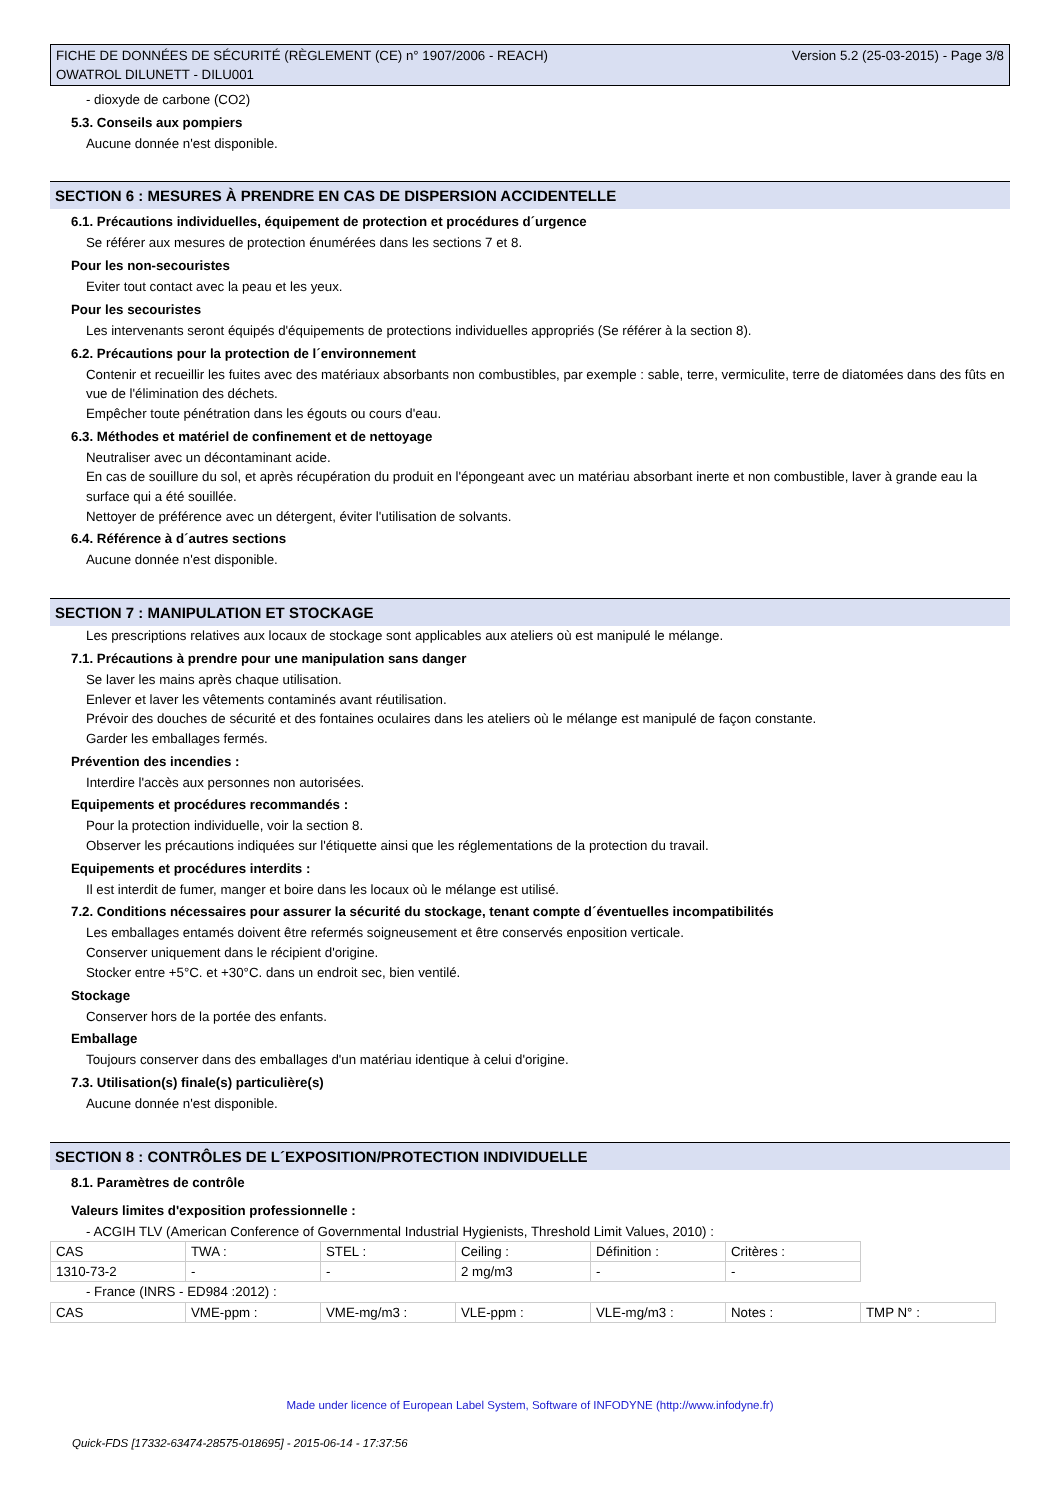FICHE DE DONNÉES DE SÉCURITÉ (RÈGLEMENT (CE) n° 1907/2006 - REACH)
OWATROL DILUNETT - DILU001
Version 5.2 (25-03-2015) - Page 3/8
- dioxyde de carbone (CO2)
5.3. Conseils aux pompiers
Aucune donnée n'est disponible.
SECTION 6 : MESURES À PRENDRE EN CAS DE DISPERSION ACCIDENTELLE
6.1. Précautions individuelles, équipement de protection et procédures d´urgence
Se référer aux mesures de protection énumérées dans les sections 7 et 8.
Pour les non-secouristes
Eviter tout contact avec la peau et les yeux.
Pour les secouristes
Les intervenants seront équipés d'équipements de protections individuelles appropriés (Se référer à la section 8).
6.2. Précautions pour la protection de l´environnement
Contenir et recueillir les fuites avec des matériaux absorbants non combustibles, par exemple : sable, terre, vermiculite, terre de diatomées dans des fûts en vue de l'élimination des déchets.
Empêcher toute pénétration dans les égouts ou cours d'eau.
6.3. Méthodes et matériel de confinement et de nettoyage
Neutraliser avec un décontaminant acide.
En cas de souillure du sol, et après récupération du produit en l'épongeant avec un matériau absorbant inerte et non combustible, laver à grande eau la surface qui a été souillée.
Nettoyer de préférence avec un détergent, éviter l'utilisation de solvants.
6.4. Référence à d´autres sections
Aucune donnée n'est disponible.
SECTION 7 : MANIPULATION ET STOCKAGE
Les prescriptions relatives aux locaux de stockage sont applicables aux ateliers où est manipulé le mélange.
7.1. Précautions à prendre pour une manipulation sans danger
Se laver les mains après chaque utilisation.
Enlever et laver les vêtements contaminés avant réutilisation.
Prévoir des douches de sécurité et des fontaines oculaires dans les ateliers où le mélange est manipulé de façon constante.
Garder les emballages fermés.
Prévention des incendies :
Interdire l'accès aux personnes non autorisées.
Equipements et procédures recommandés :
Pour la protection individuelle, voir la section 8.
Observer les précautions indiquées sur l'étiquette ainsi que les réglementations de la protection du travail.
Equipements et procédures interdits :
Il est interdit de fumer, manger et boire dans les locaux où le mélange est utilisé.
7.2. Conditions nécessaires pour assurer la sécurité du stockage, tenant compte d´éventuelles incompatibilités
Les emballages entamés doivent être refermés soigneusement et être conservés enposition verticale.
Conserver uniquement dans le récipient d'origine.
Stocker entre +5°C. et +30°C. dans un endroit sec, bien ventilé.
Stockage
Conserver hors de la portée des enfants.
Emballage
Toujours conserver dans des emballages d'un matériau identique à celui d'origine.
7.3. Utilisation(s) finale(s) particulière(s)
Aucune donnée n'est disponible.
SECTION 8 : CONTRÔLES DE L´EXPOSITION/PROTECTION INDIVIDUELLE
8.1. Paramètres de contrôle
Valeurs limites d'exposition professionnelle :
- ACGIH TLV (American Conference of Governmental Industrial Hygienists, Threshold Limit Values, 2010) :
| CAS | TWA : | STEL : | Ceiling : | Définition : | Critères : |
| 1310-73-2 | - | - | 2 mg/m3 | - | - |
- France (INRS - ED984 :2012) :
| CAS | VME-ppm : | VME-mg/m3 : | VLE-ppm : | VLE-mg/m3 : | Notes : | TMP N° : |
Made under licence of European Label System, Software of INFODYNE (http://www.infodyne.fr)
Quick-FDS [17332-63474-28575-018695] - 2015-06-14 - 17:37:56